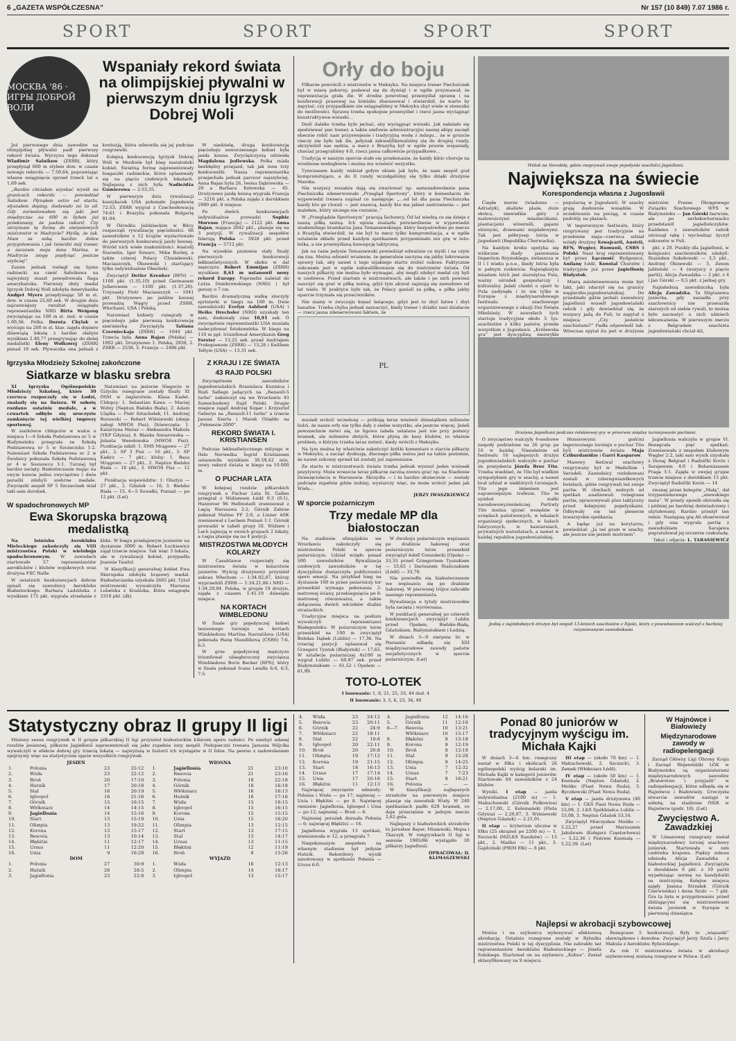6 „GAZETA WSPÓŁCZESNA” Nr 157 (10 849) 7.07 1986 r.
SPORT SPORT SPORT SPORT
MOCKBA '86 · ИГРЫ ДОБРОЙ ВОЛИ
Wspaniały rekord świata na olimpijskiej pływalni w pierwszym dniu Igrzysk Dobrej Woli
Już pierwszego dnia zawodów na olimpijskiej pływalni padł pierwszy rekord świata. Wyczynu tego dokonał Władimir Salnikow (ZSRR), który przepłynął 800 m stylem dow. w czasie nowego rekordu — 7.50,64, poprawiając własne osiągnięcie sprzed trzech lat o 1,69 sek.
„Bardzo chciałem uzyskać wynik na granicach rekordu — powiedział Salnikow. Płynąłem ostro od startu, słyszałem doping, dodawało mi to sił. Gdy zorientowałem się jaki jest międzyczas na 600 m byłem już przekonany, że padnie rekord. Czy utrzymam tę formę do sierpniowych mistrzostw w Madrycie? Myślę, że tak. Mam za sobą bardzo dobre przygotowania i jak twierdzi mój trener, a zarazem moja żona Marina, w Madrycie mogę popłynąć jeszcze szybciej”.
Zanim jednak rozległ się hymn radziecki na cześć Salnikowa na najwyższy maszt powędrowała flaga amerykańska. Pierwszy złoty medal Igrzysk Dobrej Woli zdobyła Amerykanka Andget Myers przepływając 50 m st. dow. w czasie 25,60 sek. W drugim dniu najcenniejszy rezultat osiągnęła reprezentantka NRD Birta Weigang zwyciężając na 100 m st. mot. w czasie 1.00,36. Polka Dorota Chylak w wyścigu na 200 m st. klas. zajęła dopiero dziewiątą lokatę z bardzo słabym wynikiem 2.40,77 przegrywając do złotej medalistki Eleny Wołkowej (ZSRR) ponad 10 sek. Pływaczka ona jednak z kontuzją, która odnowiła się jej podczas rozgrzewki.
Kolejną konkurencją Igrzysk Dobrej Woli w Moskwie był bieg maratoński kobiet. Świetną formę zaprezentowały biegaczki radzieckie, które uplasowały się na pięciu czołowych lokatach. Najlepszą z nich była Nadieżdża Gumierowa — 2:33,35.
W pierwszym dniu rywalizacji koszykarek USA pokonało Jugosławię 72:53, ZSRR wygrał z Czechosłowacją 74:61 i Brazylia pokonała Bułgarię 91:84.
W Ośrodku Jeździeckim w Bitcy rozpoczęli rywalizację pięcioboiści. 66 zawodników z 12 krajów wystartowało do pierwszych konkurencji jazdy konnej. Wśród nich wiele znakomitości: Anatolij Starostin, Igor Szwarc, Mike Burley, a także czterej Polacy Chmielewski, Maciaszczyk, Olszewski i startujący tylko indywidualnie Olesiński.
Zwyciężył Detler Krenher (RFN) — 1100 pkt. (1.35,10) przed Germanem Jufierowem — 1100 pkt. (1.37,20). Trzynasty Piotr Maciaszczyk — 1041 pkt. Drużynowo po jeździe konnej prowadzą Węgry przed ZSRR, Włochami, USA i Polską.
Natomiast kobiety rozegrały w pięcioboju jako pierwszą konkurencję szermierkę. Zwyciężyła Tatiana Czernieckaja (ZSRR) — 1044 pkt. Trzecia była Anna Bajan (Polska) — 1002 pkt. Drużynowo 1. Polska, 2938, 2. ZSRR — 2538, 3. Francja — 2496 pkt.
W niedzielę, drugą konkurencję pięcioboju nowoczesnego kobiet była jazda konna. Zwyciężczynią odniosła Magdalena Jedlewska. Polka miała bezbłędny przejazd, tak jak inne trzy konkurentki. Nasza reprezentantka przejechała jednak parcour najszybciej. Anna Bajan była 26, Iwona Dąbrowska — 29 a Barbara Kotowska — 45. Drużynowo jazdę konną wygrała Francja — 3216 pkt. a Polska zajęła z dorobkiem 2990 pkt. 8 miejsce.
Po dwóch konkurencjach indywidualnie prowadzi Sophie Moresse (Francja) — 2122 pkt. Anna Bajan, mająca 2042 pkt., plasuje się na 3 pozycji. W rywalizacji zespołów liderują Polska — 5928 pkt. przed Francją — 5712 pkt.
Na wysokim poziomie stały finały pierwszych konkurencji lekkoatletycznych. W skoku w dal mężczyzn Robert Emmijan (ZSRR) wynikiem 8,61 m ustanowił nowy rekord Europy. Poprzedni należał do Lutza Dombrowskiego (NRD) i był gorszy o 7 cm.
Bardzo dramatyczną walkę stoczyły sprinterki w biegu na 100 m. Dwie zawodniczki Evelyn Ashford (USA) i Heike Drechsler (NRD) uzyskały ten sam, doskonały czas 10,91 sek. O zwycięstwie reprezentantki USA musiała zadecydować fotokomórka. W biegu na 110 m ppł. triumfował Amerykanin Greg Forster — 13,25 sek. przed Andriejem Prokopiewem (ZSRR) — 13,28 i Keithem Tellym (USA) — 13,31 sek.
Igrzyska Młodzieży Szkolnej zakończone
Siatkarze w blasku srebra
XI Igrzyska Ogólnopolskie Młodzieży Szkolnej, które 30 czerwca rozpoczęły się w Łodzi, znalazły się na finiszu. W sobotę rozdano ostatnie medale, a w czwartek odbyło się uroczyste zamknięcie tej wielkiej imprezy sportowej.
W siatkówce chłopców w walce o miejsca 1—4 Szkoła Podstawowa nr 5 w Białymstoku przegrała ze Szkołą Podstawową nr 5 w Szczecinku 1:2. Natomiast Szkoła Podstawowa nr 2 w Świdnicy pokonała Szkołę Podstawową nr 4 w Sosnowcu 3:1. Turniej był bardzo zacięty. Białostoczanie mając na swym koncie jedno zwycięstwo i dwie porażki zdobyli srebrne medale. Zwycięzki zespół SP 5 Szczecinek miał taki sam dorobek.
Natomiast na jeziorze Niegocin w Giżycku rozegrane zostały finały XI OSM w żeglarstwie. Klasa Kadet. Chłopcy: 1. Sebastian Kawa — Maciej Wolny (Neptun Bielsko Biała), 2. Adam Ulążka — Piotr Sztachelek, 11. Andrzej Borawski — Robert Wiśniewski (oboje załogi MWOS Pisz). Dziewczęta: 1. Katarzyna Możaz — Aleksandra Makuła (YKP Gdynia), 8. Blanka Smiarowska — Jolanta Wesołowska (MWOS Pisz). Punktacja szkół: 1. SMS Mrągowo — 27 pkt., 2. SP 3 Pisz — 16 pkt., 3. SP Kiekrz — 7 pkt.; kluby: 1. Baza Mrągowo — 27 pkt., 2. Neptun Bielsko Biała — 18 pkt., 3. MWOS Pisz — 12 pkt.
Punktacja województw: 1: Olsztyn — 27 pkt., 2. Gdańsk — 16, 3. Bielsko Biała — 15, 4—5 Suwałki, Poznań — po 12 pkt. (Let)
W spadochronowych MP
Ewa Skorupska brązową medalistką
Na lotnisku Aeroklubu Mieleckiego zakończyły się VIII mistrzostwa Polski w wieloboju spadochronowym. W zawodach startowało 57 reprezentantów aeroklubów i klubów wojskowych oraz drużyna FSC Halle.
W ostatnich konkurencjach dobrze spisali się zawodnicy Aeroklubu Białostockiego. Barbara Ladzińska z wynikiem 175 pkt. wygrała strzelanie z kbks. W biegu przełajowym juniorów na dystansie 3000 m. Robert Łuckiewicz zajął trzecie miejsce. Tak więc 3 lokata, ale w rywalizacji kobiet, przypadła Joannie Taudul.
W klasyfikacji generalnej kobiet Ewa Skorupska zdobyła brązowy medal. Białostoczanka uzyskała 2685 pkt. Tytuł mistrzowski wywalczyła Marzena Lubelska z Kraśnika, która osiągnęła 3319 pkt. (dk)
Z KRAJU I ZE ŚWIATA
43 RAJD POLSKI
Zwycięstwem zawodników jugosłowiańskich Branislava Kuzmica i Rudi Sallego jadących na „Renault-5 turbo” zakończył się we Wrocławiu 43 Samochodowy Rajd Polski. Drugie miejsce zajęli Andrzej Koper i Krzysztof Geborys na „Renault-11 turbo” a trzecie Janusz Szerla i Marek Ożiębło na „Polonezie 2000”.
REKORD ŚWIATA I. KRISTIANSEN
Podczas lekkoatletycznego mityngu w Oslo Norweżka Ingrid Kristiansen ustanowiła wynikiem 30.59,42 min. nowy rekord świata w biegu na 10.000 m.
O PUCHAR LATA
W kolejnej rundzie piłkarskich rozgrywek o Puchar Lata St. Gallen przegrał z Widzewem Łódź 0:3 (0:1), Hannover 96 Hellmstedt zremisował z Legią Warszawa 2:2, Górnik Zabrze pokonał Malmo FF 2:0, a Linzer ASK zremisował z Lechem Poznań 1:1. Górnik prowadzi w tabeli grupy III. Widzew i Lech zajmują w swoich grupach 2 lokaty, a Legia plasuje się na 4 pozycji.
MISTRZOSTWA MŁODYCH KOLARZY
W Casablance rozpoczęły się mistrzostwa świata w kolarstwie juniorów. Wyścig drużynowy przyniósł sukces Włochom — 1:34.02,87, którzy wyprzedzili ZSRR — 1:34.21,86 i NRD — 1:34.29,94. Polska, w grupie 19 drużyn, zajęła z czasem 1:41.19 dziesiąte miejsce.
NA KORTACH WIMBLEDONU
W finale gry pojedynczej kobiet tenisowego turnieju na kortach Wimbledonu Martina Navratilova (USA) pokonała Hanę Mandlikovą (CSRS) 7:6, 6:3.
W grze pojedynczej mężczyzn triumfował ubiegłoroczny zwycięzca Wimbledonu Boris Becker (RFN), który w finale pokonał Ivana Lendla 6:4, 6:3, 7:5.
Orły do boju
Piłkarze powrócili z mistrzostw w Meksyku. Na miejscu trener Piechniczek był w miarę pokorny, podawał się do dymisji i w ogóle przyznawał, że reprezentacja grała źle. W drodze powrotnej przemyślał sprawę i na konferencji prasowej na lotnisku zbaranował i stwierdził, że warto by zapytać, czy przypadkiem nie osiągnęliśmy w Meksyku zbyt wiele w stosunku do możliwości. Sprawę trzeba spokojnie przemyśleć i rzecz jasna wyciągnąć konstruktywne wnioski...
Dość daleko trzeba było jechać, aby wyciągnąć wnioski. Jak należało się spodziewać pan trener, a także szefowie administracyjni naszej ekipy zaczęli obecnie robić nam przyswojenie i tradycyjną wodę z mózgu... że w gruncie rzeczy nie było tak źle, jedynak zakwalifikowaliśmy się do drugiej rundy, skrzywdził nas sędzia, a mecz z Brazylią był w ogóle prawie wspaniały, chociaż przegraliśmy 4:0, rzecz jasna całkowicie przypadkowo...
Tradycją w naszym sporcie stało się przekonanie, że każdy kibic choruje na wrodzone wodogłowie i można mu wmówić wszystko.
Tymczasem każdy widział gołym okiem jak było, że nasz zespół grał kompromitująco, a do II rundy wczołgaliśmy się tylko dzięki drużynie Maroka.
Nie wszyscy wszakże dają się zwariować np. samozadowolenie pana Piechniczka zdenerwowało „Przegląd Sportowy”, który w komentarzu do wypowiedzi trenera napisał co następuje: „...od lat dla pana Piechniczka każdy kto go chwali — jest znawcą, każdy kto ma jakieś zastrzeżenia — jest matołem, który niczego nie rozumie..”
W „Przeglądzie Sportowym” pracują fachowcy. Od lat wiedzą co się dzieje z naszą piłką nożną. Ich opinia znalazła potwierdzenie w wypowiedzi znakomitego bramkarza Jana Tomaszewskiego, który bezpośrednio po meczu z Brazylią stwierdził, że nie był to mecz tylko kompromitacja, a w ogóle ustalenie składu przed każdym spotkaniem przypominało mu grę w toto-lotka, a nie przemyślaną koncepcję taktyczną.
Jak na razie jedynie Tomaszewski powiedział odważnie co myśli i na czym się zna. Można odnieść wrażenie, że generalnie zaczyna się jakby lukrowanie sprawy tak, aby nawet z tego nijakiego startu zrobić sukces. Faktycznie sukcesem jest w ogóle zakwalifikowanie się do mistrzostw świata. Od naszych piłkarzy nie można było wymagać, aby mogli zdobyć medal czy byli w czołówce. Przed startem w mistrzostwach, ale także i po nich powinni nauczyć się grać w piłkę nożną, gdyż tym akurat zajmują się zawodowo od lat wielu. W praktyce było tak, że Polacy ganiali za piłką, a piłka jakby uparcie trzymała się przeciwników.
Nie mamy w zwyczaju kopać leżącego, gdyż jest to zbyt łatwe i zbyt banalne. Trzeba chyba jednak zaznaczyć, kiedy trener i działni nasi działacze — rzecz jasna zdenerwowani faktem, że
PL
musieli wrócić wcześniej — próbują teraz wmówić dziesiątkom milionów ludzi, że nasze orły nie tylko dały z siebie wszystko, ale jeszcze więcej. Jeżeli powszechnie mówi się, że ligowa tabela ustalana jest nie przy pomocy bramek, ale milionów złotych, które płyną do kasy klubów, to właśnie problem, o którym trzeba teraz mówić, kiedy wrócili z Meksyku.
Na tym można by właściwie zakończyć krótki komentarz o starcie piłkarzy w Meksyku, a zacząć dyskusję, dlaczego piłka nożna jest na takim poziomie, że nawet sukcesy sprzed lat zostały już zapomniane.
Ze startu w mistrzostwach świata trzeba jednak wysnuć jeden wniosek pozytywny. Może wreszcie teraz piłkarze zaczną znowu grać np. na Stadionie Dziesięciolecia w Warszawie. Skrzydła — i to bardzo skutecznie — zostały podcięte zupełnie gdzie indziej, wystarczy więc, że może wrócić jeden jak Wisła...
JERZY IWASZKIEWICZ
W sporcie pożarniczym
Trzy medale MP dla białostoczan
Na stadionie olimpijskim we Wrocławiu zakończyły się mistrzostwa Polski w sporcie pożarniczym. Udział wzięło ponad 500 zawodników. Rywalizacja czołowych zawodników w tej dyscyplinie dostarczyła publiczności sporo emocji. Na przykład bieg na dystansie 100 m przez pożarniczy tor przeszkód wymaga pokonania 2-metrowej ściany, przebiegnięcia po 8-metrowej równoważni, a także dołączenia dwóch odcinków drabin strażackich.
Tradycyjne miejsca na podium wywalczyli reprezentanci Białegostoku. W pożarniczym torze przeszkód na 100 m zwyciężył Bohdan Dąbek (Lublin) — 17,36. Na trzecięj pozycji uplasował się Grzegorz Tyszuk (Białystok) — 17,65. W sztafecie pożarniczej 4x100 m wygrał Lublin — 60,97 sek. przed Białymstokiem — 61,52 i Opolem — 61,99.
W dwuboju pożarniczym wspinaniu po drabinie hakowej oraz pożarniczym torze przeszkód zwyciężył Adolf Gwozdecki (Opole) — 33,35 przed Grzegorzem Tyszukiem — 33,65 i Dariuszem Stańczakiem (Łódź) — 33,78.
Nie powiodło się białostoczanom we wspinaniu się po drabinie hakowej. W pierwszej trójce zabrakło naszego reprezentanta.
Rywalizacja o tytuły mistrzowskie była zacięta i wyrównana.
W punktacji generalnej po czterech konkurencjach zwyciężył Lublin przed Opolem, Bielsko-Białą, Gdańskiem, Białymstokiem i Łodzią.
W dniach 3—9 sierpnia br. w Poznaniu odbędą się XIII międzynarodowe zawody państw socjalistycznych w sporcie pożarniczym. (Let)
TOTO-LOTEK
I losowanie: 1, 8, 21, 25, 33, 44 dod. 4
II losowanie: 3, 5, 6, 23, 36, 40
Widok na Verudelę, gdzie rozgrywali swoje pojedynki szachiści Jagiellonii.
Największa na świecie
Korespondencja własna z Jugosławii
Ciepłe morze (wiadomo — Adriatyk), skaliste plaże, dużo słońca, niewielkie góry z malowniczymi miasteczkami, plantacjami winorośli, gajami oliwnymi, drzewami migdałowymi. Tak jest półwysep Istria w Jugosławii (Republika Chorwacka).
Na każdym kroku spotyka się widoczne ślady panowania Imperium Rzymskiego, zwłaszcza w II i I wieku p.n.e., kiedy Istria była w pełnym rozkwicie. Największym miastem Istrii jest starożytna Pula, ważny ośrodek gospodarczy i kulturalny. Jeżeli chodzi o sport to Pula zasłynęła i to nie tylko w Europie z międzynarodowego festiwalu szachowego organizowanego z okazji Dni Święta Młodzieży. W zawodach tych startuje tradycyjnie około 5 tys. szachistów z kilku państw, przede wszystkim z Jugosławii. „Królewska gra” jest dyscypliną niezwykle popularną w Jugosławii. W szachy grają dosłownie wszędzie. W oczekiwaniu na pociąg, w czasie podróży, na plażach.
W tegorocznym festiwalu, który rozgrywany jest tradycyjnie na przełomie maja—czerwca udział wzięły drużyny Szwajcarii, Austrii, RFN, Węgier, Rumunii, CSRS i Polski. Nasz kraj reprezentowany był przez Łączność Bydgoszcz, Anilanę Łódź, Konstal Chorzów i tradycyjnie już przez Jagiellonię Białystok.
Miarą zainteresowania może być fakt, jaki zdarzył się na granicy węgiersko-jugosłowiańskiej. Do przedziału gdzie jechali zawodnicy Jagiellonii wszedł jugosłowiański celnik i gdy dowiedział się, że wszyscy jadą do Puli, to zapytał z miejsca: „Czy jesteście szachistami?” Padła odpowiedź tak. Wówczas spytał ilu jest w drużynie mistrzów. Prezes Okręgowego Związku Szachowego WFS w Białymstoku — Jan Górski barwnie, ale po serbskochorwacku przedstawił jagiellończyków. Każdemu z zawodników celnik uścisnął rękę i wychodząc życzył sukcesów w Puli.
pkt. z 20. Punkty dla Jagiellonii, w kolejności szachowników, zdobyli: Stanisław Sokołowski — 3,5 pkt., Andrzej Olszewski — 3, Zenon Jabłoński — 4 (wszyscy z pięciu partii), Alicja Zawadzka — 2 pkt. z 4 i Jan Górski — 0,5 pkt. z jednej gry.
Najmłodszą zawodniczką była Alicja Zawadzka. Ta filigranowa juniorka, gdy zasiadła przy szachownicy nie przeraziła starszych od siebie rywali, to można było zauważyć u nich uśmiech lekceważenia. W pierwszym meczu z Belgradem szachista jugosłowiański chciał Ali,
Drużyna Jagiellonii podczas relaksowej gry w przerwie między turniejowymi partiami.
O zwycięstwo walczyły 4-osobowe zespoły podzielone na 26 grup po 16 w każdej. Niezależnie od festiwalu 16 najlepszych drużyn jugosłowiańskich walczyło o puchar im prezydenta Józefa Broz Tito. Trzeba wiedzieć, że Tito był wielkim sympatykiem gry w szachy, a nawet brał udział w niektórych turniejach. Tito jego imieniem jest najcenniejszym trofeum. Tito to symbol walki narodowowyzwoleńczej. Portrety Tito można ujrzeć wszędzie w urzędach państwowych, w lokalach organizacji społecznych, w halach fabrycznych, w kawiarniach, prywatnych warsztatach, a nawet w każdej republice jugosłowiańskiej.
Honorowymi gośćmi tegorocznego turnieju o puchar Tito byli mistrzowie świata Maja Cziburdanidze i Garri Kasparow.
Masowy festiwal szachowy rozgrywany był w Medullnie i Verudeli. Zawodnicy rozlokowani zostali w czterogwiazdkowych hotelach, gdzie rozgrywali też swoje partie. W chwilach wolnych od spotkań analizowali rozegrane partie, opracowywali plan taktyczny przed kolejnymi pojedynkami. Odbywały się też plenerze towarzyskie spotkania.
A będąc już na korytarzu, powiedział: „Ja też gram w szachy, ale jeszcze nie jestem mistrzem”.
Jagiellonia walczyła w grupie VI. Rozegrała pięć spotkań. Zremisowała z zespołem klubowym Węgler 2:2, taki sam wynik uzyskała z Dunaj Belgrad i Radnički Kovin i Sarajewem 4:0 i Bohemiansem Praga 3:1. Zajęła w swojej grupie trzecie miejsce z dorobkiem 13 pkt. Zwyciężył Radnički Kovin — 14
zwanej przez kolegów „Małą”, dał trzypoziomowego „szewskiego mata”. W prosty sposób obroniła się i później po bardziej doświadczony i utytułowany. Bardzo przeżył ten remis. Następną grę Ali obserwował i gdy ona wygrała partię z zawodnikiem Sarajewa pogratulował jej szczerze czekoladę.
Tekst i zdjęcia: L. TARASIEWICZ
Jedną z najmłodszych drużyn był zespół 13-letnich szachistów z Rijeki, który z powodzeniem walczył z bardziej rutynowanymi zawodnikami.
Statystyczny obraz II grupy II ligi
Miniony sezon rozgrywek w II grupie piłkarskiej II ligi przyniósł białostockim kibicom sporo radości. Po niezbyt udanej rundzie jesiennej, piłkarze Jagiellonii zaprezentowali się jako zupełnie inny zespół. Podopieczni trenera Janusza Wójcika wywalczyli w efekcie dobrej gry trzecią lokatę — najwyższą w historii ich występów w II lidze. Na pewno z zadowoleniem spojrzymy więc na statystyczne ujęcie wszystkich rozgrywek.
| JESIEŃ | | | |
| --- | --- | --- | --- |
| 1. | Polonia | 23 | 25:12 |
| 2. | Wisła | 23 | 22:12 |
| 3. | Broń | 20 | 17:10 |
| 4. | Hutnik | 17 | 20:18 |
| 5. | Stal | 16 | 20:19 |
| 6. | Igloopol | 16 | 21:16 |
| 7. | Górnik | 15 | 16:15 |
| 8. | Włókniarz | 14 | 14:15 |
| 9. | Jagiellonia | 14 | 15:16 |
| 10. | Start | 13 | 15:19 |
| 11. | Olimpia | 13 | 19:22 |
| 12. | Korona | 13 | 15:17 |
| 13. | Resovia | 13 | 10:14 |
| 14. | Błękitni | 11 | 12:17 |
| 15. | Ursus | 11 | 12:20 |
| 16. | Unia | 9 | 16:28 |
| DOM | | | |
| 1. | Polonia | 27 | 30:9 |
| 2. | Hutnik | 26 | 28:5 |
| 3. | Jagiellonia | 23 | 22:8 |
| WIOSNA | | | |
| --- | --- | --- | --- |
| 1. | Jagiellonia | 21 | 23:10 |
| 2. | Resovia | 21 | 23:16 |
| 3. | Polonia | 18 | 22:18 |
| 4. | Górnik | 18 | 16:18 |
| 5. | Włókniarz | 16 | 16:13 |
| 6. | Hutnik | 16 | 17:16 |
| 7. | Wisła | 15 | 18:15 |
| 8. | Igloopol | 15 | 16:15 |
| 9. | Korona | 15 | 15:15 |
| 10. | Unia | 15 | 16:20 |
| 11. | Olimpia | 13 | 12:15 |
| 12. | Start | 13 | 17:15 |
| 13. | Stal | 13 | 14:17 |
| 14. | Ursus | 13 | 11:15 |
| 15. | Błękitni | 12 | 11:19 |
| 16. | Broń | 8 | 15:26 |
| WYJAZD | | | |
| 1. | Wisła | 16 | 12:13 |
| 2. | Olimpia | 14 | 16:17 |
| 3. | Igloopol | 13 | 15:17 |
| 4. | Wisła | 23 | 24:12 |
| 5. | Resovia | 23 | 20:11 |
| 6. | Górnik | 22 | 24:9 |
| 7. | Włókniarz | 22 | 18:11 |
| 8. | Stal | 22 | 19:8 |
| 9. | Igloopol | 20 | 22:11 |
| 10. | Broń | 20 | 20:8 |
| 11. | Olimpia | 19 | 17:12 |
| 12. | Korona | 19 | 21:15 |
| 13. | Start | 18 | 16:13 |
| 14. | Ursus | 17 | 17:14 |
| 15. | Unia | 17 | 20:16 |
| 16. | Błękitni | 11 | 12:13 |
| 4. | Jagiellonia | 12 | 14:16 |
| 5. | Górnik | 11 | 12:18 |
| 6—7. | Resovia | 10 | 13:21 |
| | Włókniarz | 10 | 15:17 |
| 8. | Błękitni | 9 | 15:18 |
| 9. | Korona | 9 | 12:19 |
| 10. | Broń | 9 | 12:18 |
| 11. | Stal | 9 | 15:28 |
| 12. | Olimpia | 9 | 14:25 |
| 13. | Unia | 7 | 12:32 |
| 14. | Ursus | 7 | 7:23 |
| 15. | Start | 8 | 16:21 |
| 16. | Polonia | — | — |
Najwięcej zwycięstw odniosły: Polonia i Wisła — po 17; najmniej — Unia i Błękitni — po 8. Najwięcej remisów: Jagiellonia, Igloopol i Unia — po 12; najmniej — Broń — 6.
Najmniej porażek doznała Polonia — 6; najwięcej Błękitni — 16.
Jagiellonia wygrała 13 spotkań, zremisowała w 12, a przegrała 7.
Niepokonanym zespołem na własnym stadionie był jedynie Hutnik. Rekordowy wynik zanotowany w spotkaniu Polonia — Ursus 6:0.
W klasyfikacji najlepszych strzelców na pierwszym miejscu plasuje się zawodnik Wisły. W 240 spotkaniach padło 629 bramek, co daje przeciętnie w jednym meczu 2,62 gola.
Najlepszy z białostockich strzelców to Jarosław Bayer, Miszewski, Mojsa i Tkaczyk. W rozgrywkach II ligi w sezonie 1985/86 wystąpiło 30 piłkarzy Jagiellonii.
OPRACOWAŁ: D. KLIMASZEWSKI
Ponad 80 juniorów w tradycyjnym wyścigu im. Michała Kajki
W dniach 3—6 bm. rozegrany został w Ełku i okolicach 26 ogólnopolski wyścig kolarski im. Michała Kajki w kategorii juniorów. Startowało 84 zawodników z 24 klubów.
Wyniki. I etap — jazda indywidualna (2100 m) — 1. Makuchowski (Górnik Polkowice) — 2.17,00, 2. Kolomański (Flota Gdynia) — 2.20,07, 3. Wiśniewski (Neptun Gdańsk) — 2.21,01.
II etap — kryterium uliczne w Ełku (25 okrążeń po 2200 m) — 1. Szczucki (MZLKS Raszków) — 15 pkt., 2. Mańko — 11 pkt., 3. Gajdziński (PRIM Ełk) — 8 pkt.
III etap — (około 70 km) — 1. Makuchowski, 2. Szczucki, 3. Zemek (Włókniarz Łódź).
IV etap — (około 50 km) — 1. Kosmala (Neptun Gdańsk), 2. Mońko (Piast Nowa Ruda), 3. Byczkowski (Piast Nowa Ruda).
V etap — jazda drużynowa (40 km) — 1. GKS Piast Nowa Ruda — 53,09, 2. LKS Spółdzielca Lublin — 53,08, 3. Neptun Gdańsk 53,16.
Zwyciężył Mieczysław Mońko — 5.22,27 przed Mariuszem Jakubcem (Kolejarz Częstochowa) — 5.22,36 i Piotrem Kosmalą — 5.22,39. (Let)
W Hajnówce i Białowieży
Międzynarodowe zawody w radiopelengacji
Zarząd Główny Ligi Obrony Kraju i Zarząd Wojewódzki LOK w Białymstoku są organizatorami międzynarodowych zawodów „Braterstwo i przyjaźń” w radiopelengacji, które odbędą się w Hajnówce i Białowieży. Uroczyste otwarcie zawodów nastąpi w sobotę, na stadionie OSiR w Hajnówce (godz. 18). (Let)
Zwycięstwo A. Zawadzkiej
W Limanowej rozegrany został międzynarodowy turniej szachowy juniorek. Startowała w nim czołówka krajowa. Piękny sukces odniosła Alicja Zawadzka z białostockiej Jagiellonii. Zwyciężyła z dorobkiem 8 pkt. z 10 partii wypełniając normę na kandydatki na mistrzynię. Kolejne miejsca zajęły Joanna Strzałek (Górnik Czerwionka) i Anna Szulc — 7 pkt. Gra ta była w przygotowaniu przed zbliżającymi się mistrzostwami świata juniorek w Europie w pierwszej dziesiątce.
Najlepsi w akrobacji szybowcowej
Można i na szybowcu wykonywać efektowną akrobację. Ostatnio rozegrane zostały w Rybniku mistrzostwa Polski w tej dyscyplinie. Nie zabrakło też reprezentantów Aeroklubu Białostockiego — Józefa Solskiego. Startował on na szybowcu „Kobus”. Został sklasyfikowany na 9 miejscu.
Rozegrano 5 konkurencji. Były to „wiązanki” obowiązkowe i dowolne. Zwyciężył Jerzy Szufa i Jerzy Makula z Aeroklubu Rybnickiego.
Za rok II mistrzostwa świata w akrobacji szybowcowej zostaną rozegrane w Polsce. (Let)